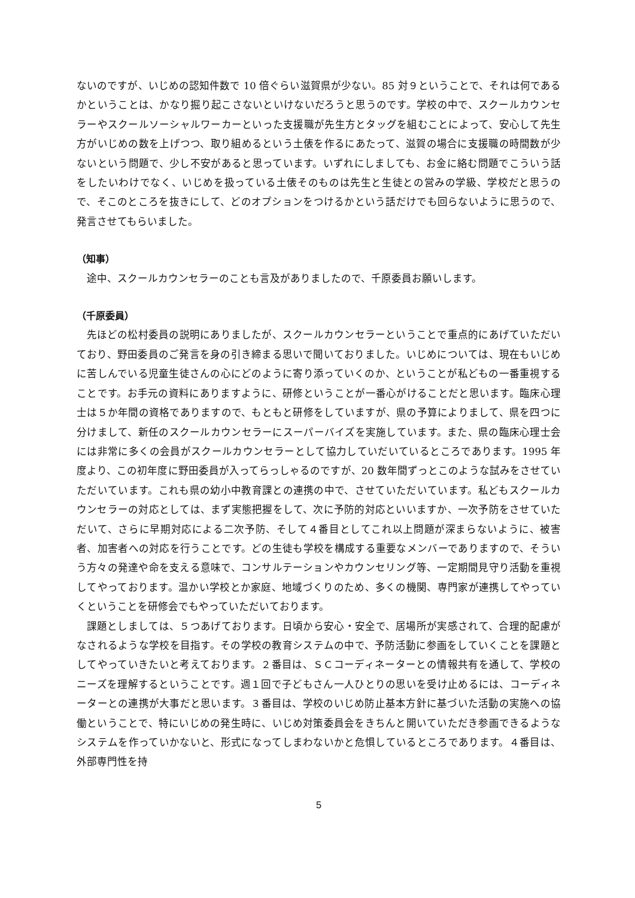ないのですが、いじめの認知件数で 10 倍ぐらい滋賀県が少ない。85 対９ということで、それは何であるかということは、かなり掘り起こさないといけないだろうと思うのです。学校の中で、スクールカウンセラーやスクールソーシャルワーカーといった支援職が先生方とタッグを組むことによって、安心して先生方がいじめの数を上げつつ、取り組めるという土俵を作るにあたって、滋賀の場合に支援職の時間数が少ないという問題で、少し不安があると思っています。いずれにしましても、お金に絡む問題でこういう話をしたいわけでなく、いじめを扱っている土俵そのものは先生と生徒との営みの学級、学校だと思うので、そこのところを抜きにして、どのオプションをつけるかという話だけでも回らないように思うので、発言させてもらいました。
（知事）
途中、スクールカウンセラーのことも言及がありましたので、千原委員お願いします。
（千原委員）
先ほどの松村委員の説明にありましたが、スクールカウンセラーということで重点的にあげていただいており、野田委員のご発言を身の引き締まる思いで聞いておりました。いじめについては、現在もいじめに苦しんでいる児童生徒さんの心にどのように寄り添っていくのか、ということが私どもの一番重視することです。お手元の資料にありますように、研修ということが一番心がけることだと思います。臨床心理士は５か年間の資格でありますので、もともと研修をしていますが、県の予算によりまして、県を四つに分けまして、新任のスクールカウンセラーにスーパーバイズを実施しています。また、県の臨床心理士会には非常に多くの会員がスクールカウンセラーとして協力していだいているところであります。1995 年度より、この初年度に野田委員が入ってらっしゃるのですが、20 数年間ずっとこのような試みをさせていただいています。これも県の幼小中教育課との連携の中で、させていただいています。私どもスクールカウンセラーの対応としては、まず実態把握をして、次に予防的対応といいますか、一次予防をさせていただいて、さらに早期対応による二次予防、そして４番目としてこれ以上問題が深まらないように、被害者、加害者への対応を行うことです。どの生徒も学校を構成する重要なメンバーでありますので、そういう方々の発達や命を支える意味で、コンサルテーションやカウンセリング等、一定期間見守り活動を重視してやっております。温かい学校とか家庭、地域づくりのため、多くの機関、専門家が連携してやっていくということを研修会でもやっていただいております。
課題としましては、５つあげております。日頃から安心・安全で、居場所が実感されて、合理的配慮がなされるような学校を目指す。その学校の教育システムの中で、予防活動に参画をしていくことを課題としてやっていきたいと考えております。２番目は、ＳＣコーディネーターとの情報共有を通して、学校のニーズを理解するということです。週１回で子どもさん一人ひとりの思いを受け止めるには、コーディネーターとの連携が大事だと思います。３番目は、学校のいじめ防止基本方針に基づいた活動の実施への協働ということで、特にいじめの発生時に、いじめ対策委員会をきちんと開いていただき参画できるようなシステムを作っていかないと、形式になってしまわないかと危惧しているところであります。４番目は、外部専門性を持
5